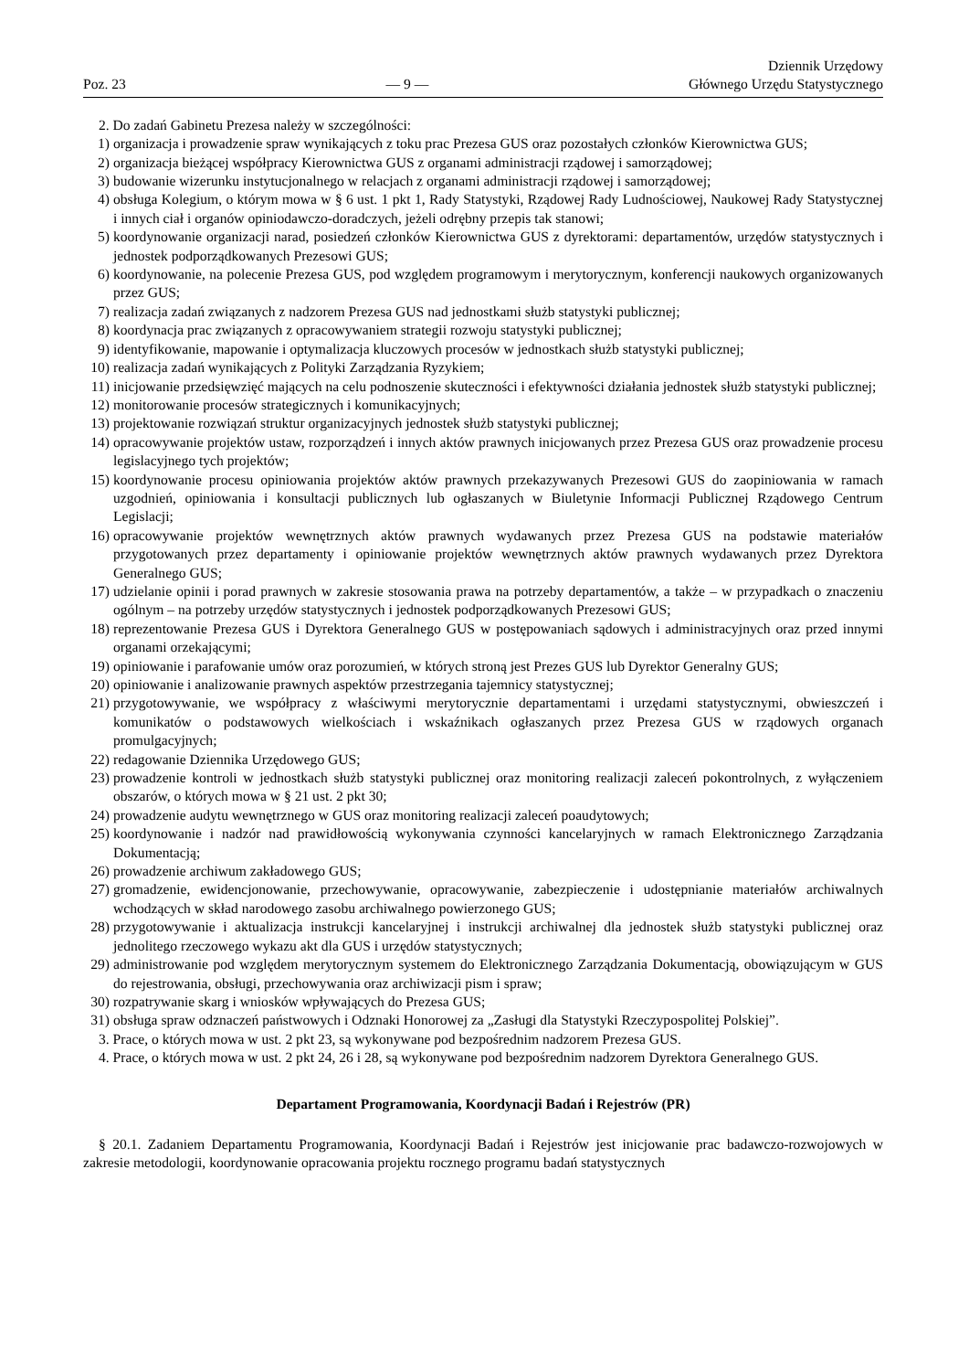Poz. 23 — 9 — Dziennik Urzędowy
Głównego Urzędu Statystycznego
2. Do zadań Gabinetu Prezesa należy w szczególności:
1) organizacja i prowadzenie spraw wynikających z toku prac Prezesa GUS oraz pozostałych członków Kierownictwa GUS;
2) organizacja bieżącej współpracy Kierownictwa GUS z organami administracji rządowej i samorządowej;
3) budowanie wizerunku instytucjonalnego w relacjach z organami administracji rządowej i samorządowej;
4) obsługa Kolegium, o którym mowa w § 6 ust. 1 pkt 1, Rady Statystyki, Rządowej Rady Ludnościowej, Naukowej Rady Statystycznej i innych ciał i organów opiniodawczo-doradczych, jeżeli odrębny przepis tak stanowi;
5) koordynowanie organizacji narad, posiedzeń członków Kierownictwa GUS z dyrektorami: departamentów, urzędów statystycznych i jednostek podporządkowanych Prezesowi GUS;
6) koordynowanie, na polecenie Prezesa GUS, pod względem programowym i merytorycznym, konferencji naukowych organizowanych przez GUS;
7) realizacja zadań związanych z nadzorem Prezesa GUS nad jednostkami służb statystyki publicznej;
8) koordynacja prac związanych z opracowywaniem strategii rozwoju statystyki publicznej;
9) identyfikowanie, mapowanie i optymalizacja kluczowych procesów w jednostkach służb statystyki publicznej;
10) realizacja zadań wynikających z Polityki Zarządzania Ryzykiem;
11) inicjowanie przedsięwzięć mających na celu podnoszenie skuteczności i efektywności działania jednostek służb statystyki publicznej;
12) monitorowanie procesów strategicznych i komunikacyjnych;
13) projektowanie rozwiązań struktur organizacyjnych jednostek służb statystyki publicznej;
14) opracowywanie projektów ustaw, rozporządzeń i innych aktów prawnych inicjowanych przez Prezesa GUS oraz prowadzenie procesu legislacyjnego tych projektów;
15) koordynowanie procesu opiniowania projektów aktów prawnych przekazywanych Prezesowi GUS do zaopiniowania w ramach uzgodnień, opiniowania i konsultacji publicznych lub ogłaszanych w Biuletynie Informacji Publicznej Rządowego Centrum Legislacji;
16) opracowywanie projektów wewnętrznych aktów prawnych wydawanych przez Prezesa GUS na podstawie materiałów przygotowanych przez departamenty i opiniowanie projektów wewnętrznych aktów prawnych wydawanych przez Dyrektora Generalnego GUS;
17) udzielanie opinii i porad prawnych w zakresie stosowania prawa na potrzeby departamentów, a także – w przypadkach o znaczeniu ogólnym – na potrzeby urzędów statystycznych i jednostek podporządkowanych Prezesowi GUS;
18) reprezentowanie Prezesa GUS i Dyrektora Generalnego GUS w postępowaniach sądowych i administracyjnych oraz przed innymi organami orzekającymi;
19) opiniowanie i parafowanie umów oraz porozumień, w których stroną jest Prezes GUS lub Dyrektor Generalny GUS;
20) opiniowanie i analizowanie prawnych aspektów przestrzegania tajemnicy statystycznej;
21) przygotowywanie, we współpracy z właściwymi merytorycznie departamentami i urzędami statystycznymi, obwieszczeń i komunikatów o podstawowych wielkościach i wskaźnikach ogłaszanych przez Prezesa GUS w rządowych organach promulgacyjnych;
22) redagowanie Dziennika Urzędowego GUS;
23) prowadzenie kontroli w jednostkach służb statystyki publicznej oraz monitoring realizacji zaleceń pokontrolnych, z wyłączeniem obszarów, o których mowa w § 21 ust. 2 pkt 30;
24) prowadzenie audytu wewnętrznego w GUS oraz monitoring realizacji zaleceń poaudytowych;
25) koordynowanie i nadzór nad prawidłowością wykonywania czynności kancelaryjnych w ramach Elektronicznego Zarządzania Dokumentacją;
26) prowadzenie archiwum zakładowego GUS;
27) gromadzenie, ewidencjonowanie, przechowywanie, opracowywanie, zabezpieczenie i udostępnianie materiałów archiwalnych wchodzących w skład narodowego zasobu archiwalnego powierzonego GUS;
28) przygotowywanie i aktualizacja instrukcji kancelaryjnej i instrukcji archiwalnej dla jednostek służb statystyki publicznej oraz jednolitego rzeczowego wykazu akt dla GUS i urzędów statystycznych;
29) administrowanie pod względem merytorycznym systemem do Elektronicznego Zarządzania Dokumentacją, obowiązującym w GUS do rejestrowania, obsługi, przechowywania oraz archiwizacji pism i spraw;
30) rozpatrywanie skarg i wniosków wpływających do Prezesa GUS;
31) obsługa spraw odznaczeń państwowych i Odznaki Honorowej za „Zasługi dla Statystyki Rzeczypospolitej Polskiej”.
3. Prace, o których mowa w ust. 2 pkt 23, są wykonywane pod bezpośrednim nadzorem Prezesa GUS.
4. Prace, o których mowa w ust. 2 pkt 24, 26 i 28, są wykonywane pod bezpośrednim nadzorem Dyrektora Generalnego GUS.
Departament Programowania, Koordynacji Badań i Rejestrów (PR)
§ 20.1. Zadaniem Departamentu Programowania, Koordynacji Badań i Rejestrów jest inicjowanie prac badawczo-rozwojowych w zakresie metodologii, koordynowanie opracowania projektu rocznego programu badań statystycznych